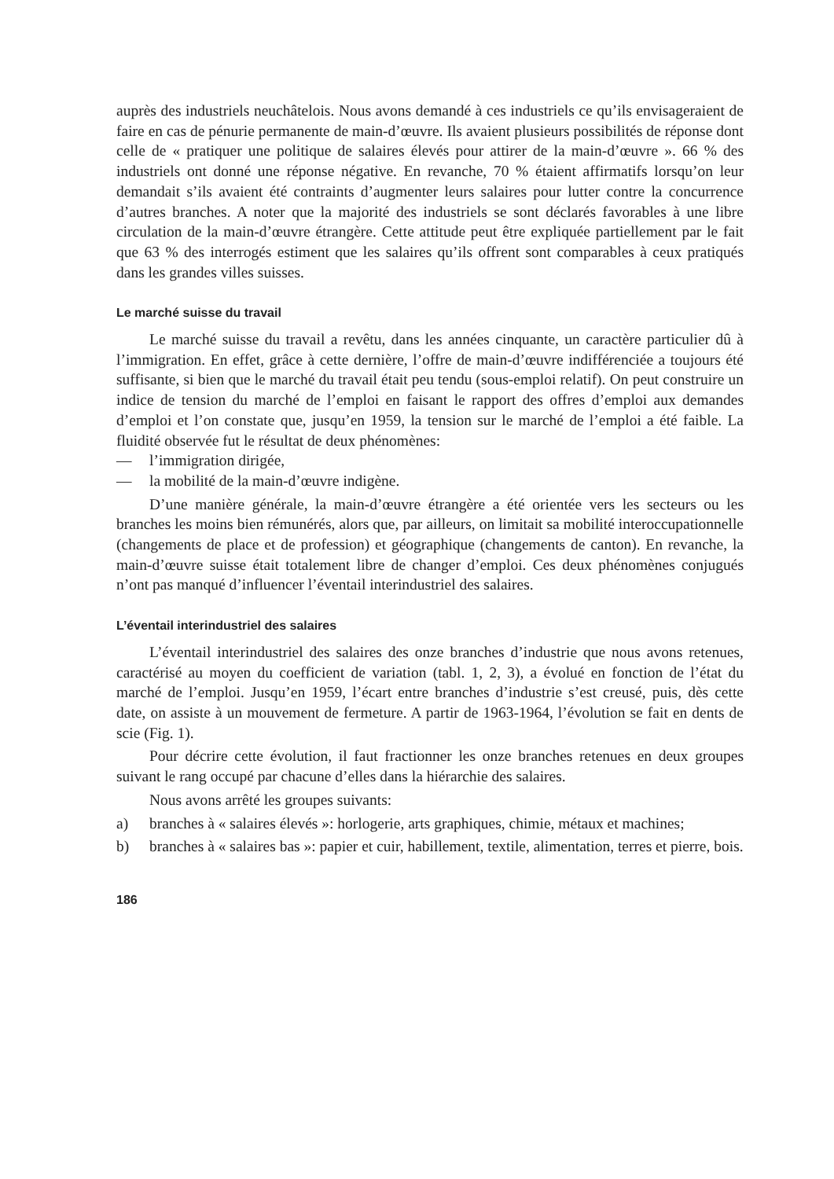auprès des industriels neuchâtelois. Nous avons demandé à ces industriels ce qu’ils envisageraient de faire en cas de pénurie permanente de main-d’œuvre. Ils avaient plusieurs possibilités de réponse dont celle de « pratiquer une politique de salaires élevés pour attirer de la main-d’œuvre ». 66 % des industriels ont donné une réponse négative. En revanche, 70 % étaient affirmatifs lorsqu’on leur demandait s’ils avaient été contraints d’augmenter leurs salaires pour lutter contre la concurrence d’autres branches. A noter que la majorité des industriels se sont déclarés favorables à une libre circulation de la main-d’œuvre étrangère. Cette attitude peut être expliquée partiellement par le fait que 63 % des interrogés estiment que les salaires qu’ils offrent sont comparables à ceux pratiqués dans les grandes villes suisses.
Le marché suisse du travail
Le marché suisse du travail a revêtu, dans les années cinquante, un caractère particulier dû à l’immigration. En effet, grâce à cette dernière, l’offre de main-d’œuvre indifférenciée a toujours été suffisante, si bien que le marché du travail était peu tendu (sous-emploi relatif). On peut construire un indice de tension du marché de l’emploi en faisant le rapport des offres d’emploi aux demandes d’emploi et l’on constate que, jusqu’en 1959, la tension sur le marché de l’emploi a été faible. La fluidité observée fut le résultat de deux phénomènes:
— l’immigration dirigée,
— la mobilité de la main-d’œuvre indigène.
D’une manière générale, la main-d’œuvre étrangère a été orientée vers les secteurs ou les branches les moins bien rémunérés, alors que, par ailleurs, on limitait sa mobilité interoccupationnelle (changements de place et de profession) et géographique (changements de canton). En revanche, la main-d’œuvre suisse était totalement libre de changer d’emploi. Ces deux phénomènes conjugués n’ont pas manqué d’influencer l’éventail interindustriel des salaires.
L’éventail interindustriel des salaires
L’éventail interindustriel des salaires des onze branches d’industrie que nous avons retenues, caractérisé au moyen du coefficient de variation (tabl. 1, 2, 3), a évolué en fonction de l’état du marché de l’emploi. Jusqu’en 1959, l’écart entre branches d’industrie s’est creusé, puis, dès cette date, on assiste à un mouvement de fermeture. A partir de 1963-1964, l’évolution se fait en dents de scie (Fig. 1).
Pour décrire cette évolution, il faut fractionner les onze branches retenues en deux groupes suivant le rang occupé par chacune d’elles dans la hiérarchie des salaires.
Nous avons arrêté les groupes suivants:
a) branches à « salaires élevés »: horlogerie, arts graphiques, chimie, métaux et machines;
b) branches à « salaires bas »: papier et cuir, habillement, textile, alimentation, terres et pierre, bois.
186